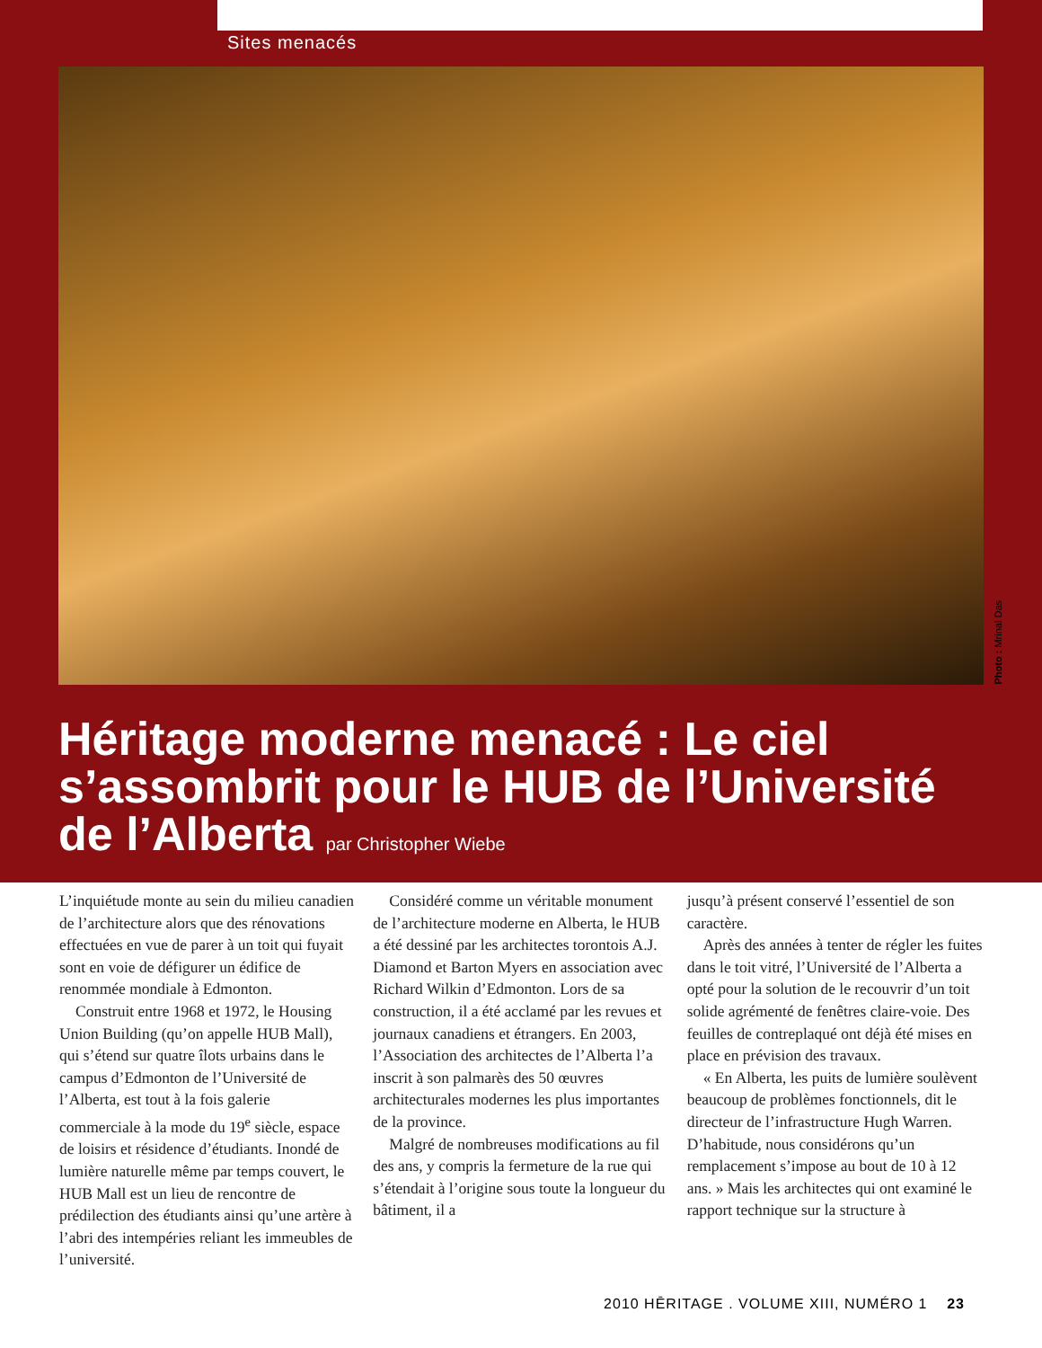Sites menacés
Photo : Mrinal Das
Héritage moderne menacé : Le ciel s’assombrit pour le HUB de l’Université de l’Alberta par Christopher Wiebe
L’inquiétude monte au sein du milieu canadien de l’architecture alors que des rénovations effectuées en vue de parer à un toit qui fuyait sont en voie de défigurer un édifice de renommée mondiale à Edmonton.
Construit entre 1968 et 1972, le Housing Union Building (qu’on appelle HUB Mall), qui s’étend sur quatre îlots urbains dans le campus d’Edmonton de l’Université de l’Alberta, est tout à la fois galerie commerciale à la mode du 19<sup>e</sup> siècle, espace de loisirs et résidence d’étudiants. Inondé de lumière naturelle même par temps couvert, le HUB Mall est un lieu de rencontre de prédilection des étudiants ainsi qu’une artère à l’abri des intempéries reliant les immeubles de l’université.
Considéré comme un véritable monument de l’architecture moderne en Alberta, le HUB a été dessiné par les architectes torontois A.J. Diamond et Barton Myers en association avec Richard Wilkin d’Edmonton. Lors de sa construction, il a été acclamé par les revues et journaux canadiens et étrangers. En 2003, l’Association des architectes de l’Alberta l’a inscrit à son palmarès des 50 œuvres architecturales modernes les plus importantes de la province.
Malgré de nombreuses modifications au fil des ans, y compris la fermeture de la rue qui s’étendait à l’origine sous toute la longueur du bâtiment, il a
jusqu’à présent conservé l’essentiel de son caractère.
Après des années à tenter de régler les fuites dans le toit vitré, l’Université de l’Alberta a opté pour la solution de le recouvrir d’un toit solide agrémenté de fenêtres claire-voie. Des feuilles de contreplaqué ont déjà été mises en place en prévision des travaux.
« En Alberta, les puits de lumière soulèvent beaucoup de problèmes fonctionnels, dit le directeur de l’infrastructure Hugh Warren. D’habitude, nous considérons qu’un remplacement s’impose au bout de 10 à 12 ans. » Mais les architectes qui ont examiné le rapport technique sur la structure à
2010 HĒRITAGE . VOLUME XIII, NUMÉRO 1 23